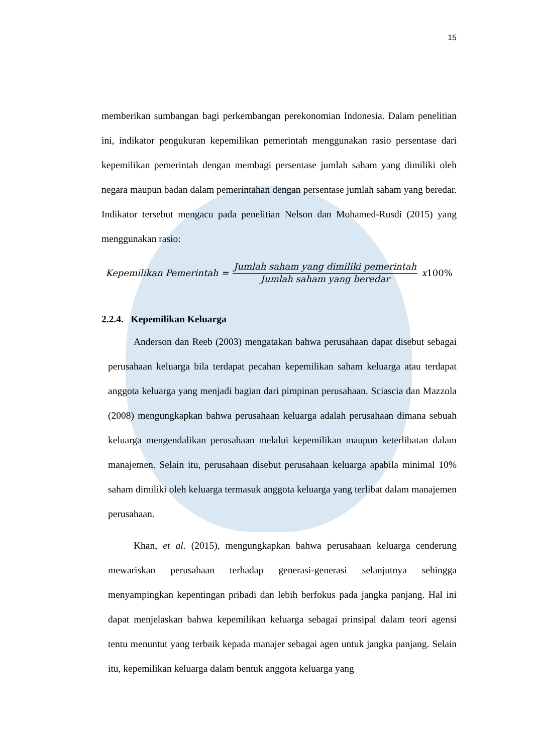15
memberikan sumbangan bagi perkembangan perekonomian Indonesia. Dalam penelitian ini, indikator pengukuran kepemilikan pemerintah menggunakan rasio persentase dari kepemilikan pemerintah dengan membagi persentase jumlah saham yang dimiliki oleh negara maupun badan dalam pemerintahan dengan persentase jumlah saham yang beredar. Indikator tersebut mengacu pada penelitian Nelson dan Mohamed-Rusdi (2015) yang menggunakan rasio:
Kepemilikan Pemerintah = Jumlah saham yang dimiliki pemerintah Jumlah saham yang beredar x 100%
2.2.4. Kepemilikan Keluarga
Anderson dan Reeb (2003) mengatakan bahwa perusahaan dapat disebut sebagai perusahaan keluarga bila terdapat pecahan kepemilikan saham keluarga atau terdapat anggota keluarga yang menjadi bagian dari pimpinan perusahaan. Sciascia dan Mazzola (2008) mengungkapkan bahwa perusahaan keluarga adalah perusahaan dimana sebuah keluarga mengendalikan perusahaan melalui kepemilikan maupun keterlibatan dalam manajemen. Selain itu, perusahaan disebut perusahaan keluarga apabila minimal 10% saham dimiliki oleh keluarga termasuk anggota keluarga yang terlibat dalam manajemen perusahaan.
Khan, et al. (2015), mengungkapkan bahwa perusahaan keluarga cenderung mewariskan perusahaan terhadap generasi-generasi selanjutnya sehingga menyampingkan kepentingan pribadi dan lebih berfokus pada jangka panjang. Hal ini dapat menjelaskan bahwa kepemilikan keluarga sebagai prinsipal dalam teori agensi tentu menuntut yang terbaik kepada manajer sebagai agen untuk jangka panjang. Selain itu, kepemilikan keluarga dalam bentuk anggota keluarga yang